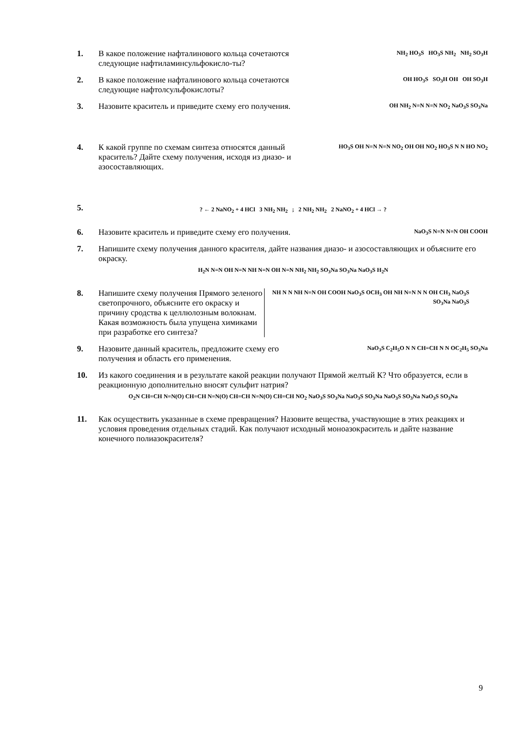1. В какое положение нафталинового кольца сочетаются следующие нафтиламинсульфокисло-ты?
NH<sub>2</sub> HO<sub>3</sub>S HO<sub>3</sub>S NH<sub>2</sub> NH<sub>2</sub> SO<sub>3</sub>H
2. В какое положение нафталинового кольца сочетаются следующие нафтолсульфокислоты?
OH HO<sub>3</sub>S SO<sub>3</sub>H OH OH SO<sub>3</sub>H
3. Назовите краситель и приведите схему его получения.
OH NH<sub>2</sub> N=N N=N NO<sub>2</sub> NaO<sub>3</sub>S SO<sub>3</sub>Na
4. К какой группе по схемам синтеза относятся данный краситель? Дайте схему получения, исходя из диазо- и азосоставляющих.
HO<sub>3</sub>S OH N=N N=N NO<sub>2</sub> OH OH NO<sub>2</sub> HO<sub>3</sub>S N N HO NO<sub>2</sub>
5.
? ← 2 NaNO<sub>2</sub> + 4 HCl 3 NH<sub>2</sub> NH<sub>2</sub> ; 2 NH<sub>2</sub> NH<sub>2</sub> 2 NaNO<sub>2</sub> + 4 HCl → ?
6. Назовите краситель и приведите схему его получения.
NaO<sub>3</sub>S N=N N=N OH COOH
7. Напишите схему получения данного красителя, дайте названия диазо- и азосоставляющих и объясните его окраску.
H<sub>2</sub>N N=N OH N=N NH N=N OH N=N NH<sub>2</sub> NH<sub>2</sub> SO<sub>3</sub>Na SO<sub>3</sub>Na NaO<sub>3</sub>S H<sub>2</sub>N
8. Напишите схему получения Прямого зеленого светопрочного, объясните его окраску и причину сродства к целлюлозным волокнам. Какая возможность была упущена химиками при разработке его синтеза?
NH N N NH N=N OH COOH NaO<sub>3</sub>S OCH<sub>3</sub> OH NH N=N N N OH CH<sub>3</sub> NaO<sub>3</sub>S SO<sub>3</sub>Na NaO<sub>3</sub>S
9. Назовите данный краситель, предложите схему его получения и область его применения.
NaO<sub>3</sub>S C<sub>2</sub>H<sub>5</sub>O N N CH=CH N N OC<sub>2</sub>H<sub>5</sub> SO<sub>3</sub>Na
10. Из какого соединения и в результате какой реакции получают Прямой желтый К? Что образуется, если в реакционную дополнительно вносят сульфит натрия?
O<sub>2</sub>N CH=CH N=N(O) CH=CH N=N(O) CH=CH N=N(O) CH=CH NO<sub>2</sub> NaO<sub>3</sub>S SO<sub>3</sub>Na NaO<sub>3</sub>S SO<sub>3</sub>Na NaO<sub>3</sub>S SO<sub>3</sub>Na NaO<sub>3</sub>S SO<sub>3</sub>Na
11. Как осуществить указанные в схеме превращения? Назовите вещества, участвующие в этих реакциях и условия проведения отдельных стадий. Как получают исходный моноазокраситель и дайте название конечного полиазокрасителя?
9